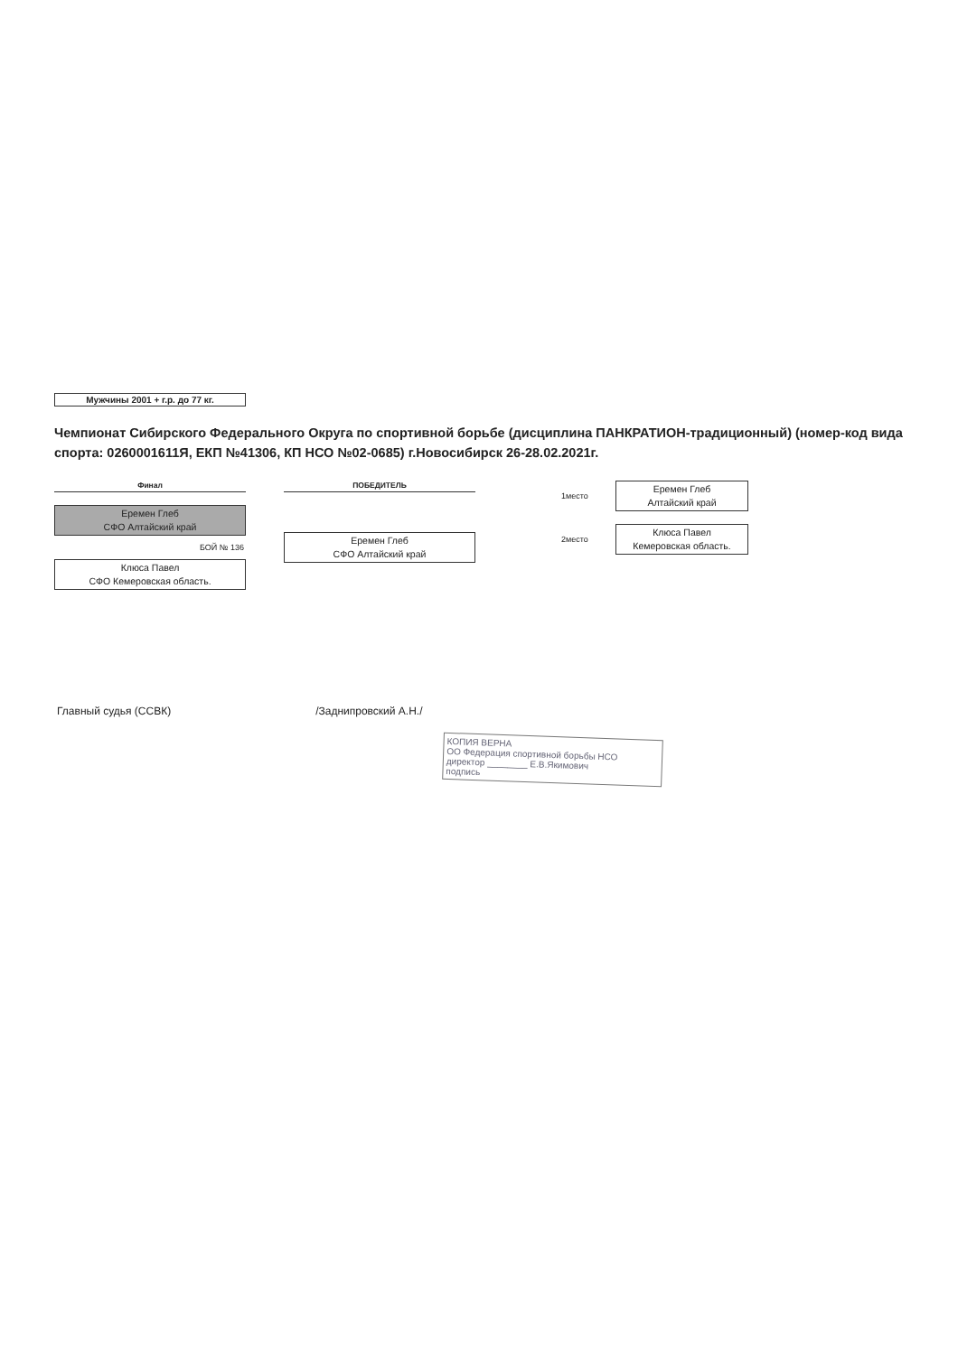Мужчины 2001 + г.р. до 77 кг.
Чемпионат Сибирского Федерального Округа по спортивной борьбе (дисциплина ПАНКРАТИОН-традиционный) (номер-код вида спорта: 0260001611Я, ЕКП №41306, КП НСО №02-0685) г.Новосибирск 26-28.02.2021г.
Финал
Еремен Глеб
СФО Алтайский край
БОЙ № 136
Клюса Павел
СФО Кемеровская область.
ПОБЕДИТЕЛЬ
Еремен Глеб
СФО Алтайский край
1место
Еремен Глеб
Алтайский край
2место
Клюса Павел
Кемеровская область.
Главный судья (ССВК) /Заднипровский А.Н./
КОПИЯ ВЕРНА
ОО Федерация спортивной борьбы НСО
директор ________ Е.В.Якимович
подпись